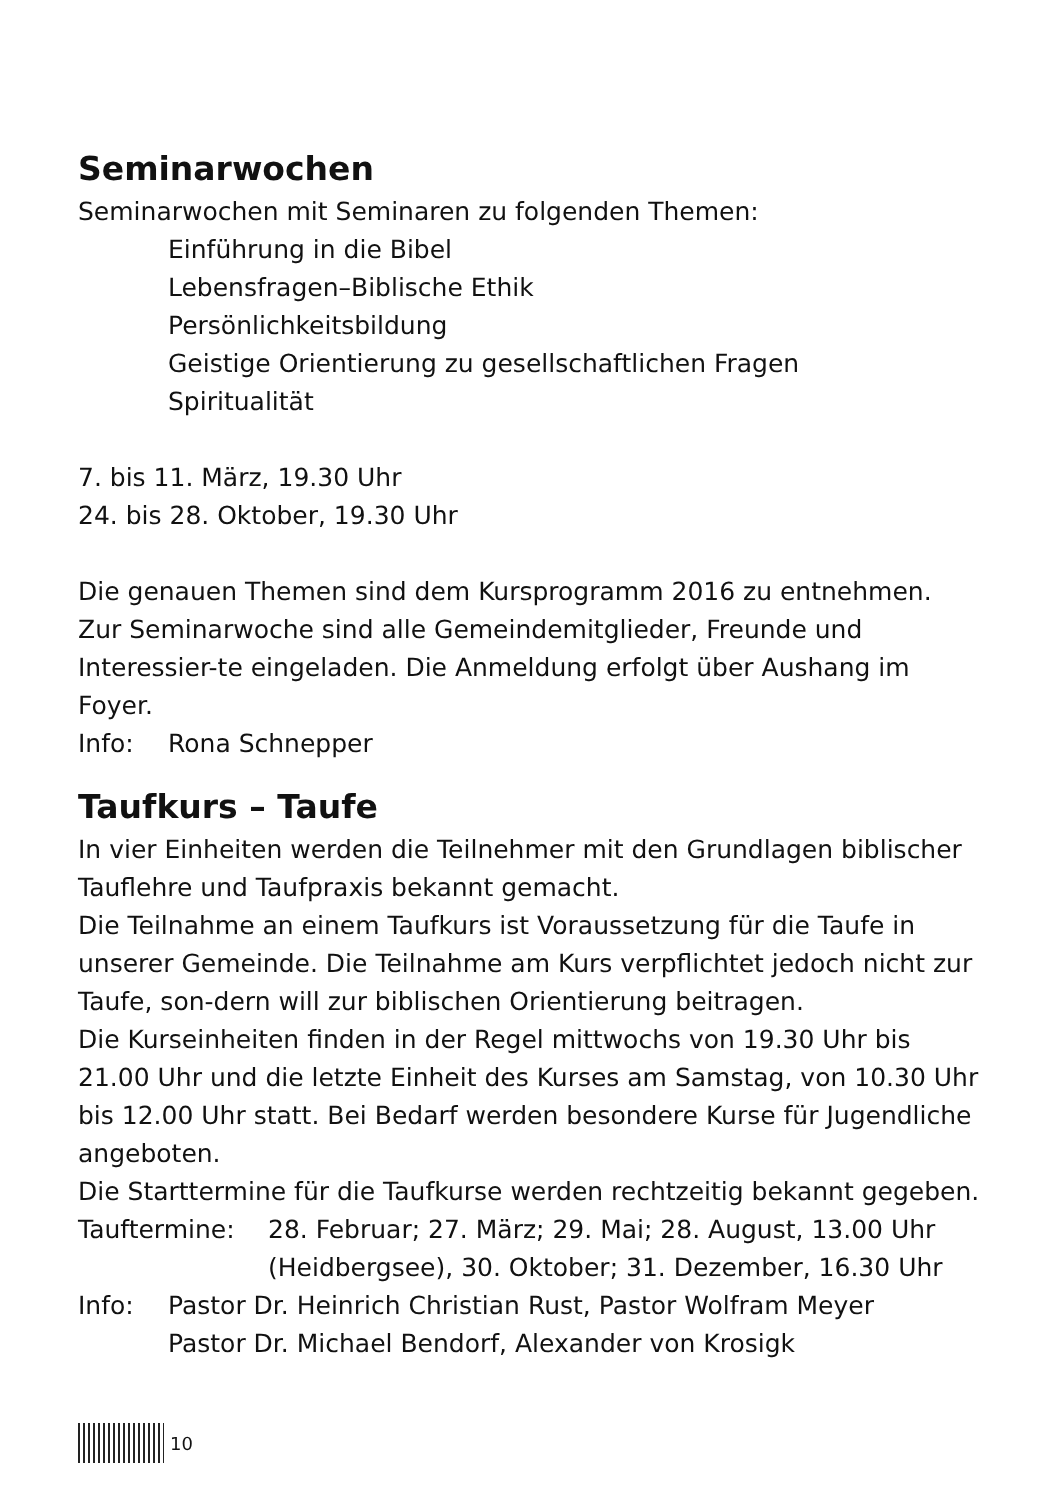Seminarwochen
Seminarwochen mit Seminaren zu folgenden Themen:
Einführung in die Bibel
Lebensfragen–Biblische Ethik
Persönlichkeitsbildung
Geistige Orientierung zu gesellschaftlichen Fragen
Spiritualität
7. bis 11. März, 19.30 Uhr
24. bis 28. Oktober, 19.30 Uhr
Die genauen Themen sind dem Kursprogramm 2016 zu entnehmen.
Zur Seminarwoche sind alle Gemeindemitglieder, Freunde und Interessier-te eingeladen. Die Anmeldung erfolgt über Aushang im Foyer.
Info: Rona Schnepper
Taufkurs – Taufe
In vier Einheiten werden die Teilnehmer mit den Grundlagen biblischer Tauflehre und Taufpraxis bekannt gemacht.
Die Teilnahme an einem Taufkurs ist Voraussetzung für die Taufe in unserer Gemeinde. Die Teilnahme am Kurs verpflichtet jedoch nicht zur Taufe, son-dern will zur biblischen Orientierung beitragen.
Die Kurseinheiten finden in der Regel mittwochs von 19.30 Uhr bis 21.00 Uhr und die letzte Einheit des Kurses am Samstag, von 10.30 Uhr bis 12.00 Uhr statt. Bei Bedarf werden besondere Kurse für Jugendliche angeboten.
Die Starttermine für die Taufkurse werden rechtzeitig bekannt gegeben.
Tauftermine: 28. Februar; 27. März; 29. Mai; 28. August, 13.00 Uhr (Heidbergsee), 30. Oktober; 31. Dezember, 16.30 Uhr
Info: Pastor Dr. Heinrich Christian Rust, Pastor Wolfram Meyer
Pastor Dr. Michael Bendorf, Alexander von Krosigk
10